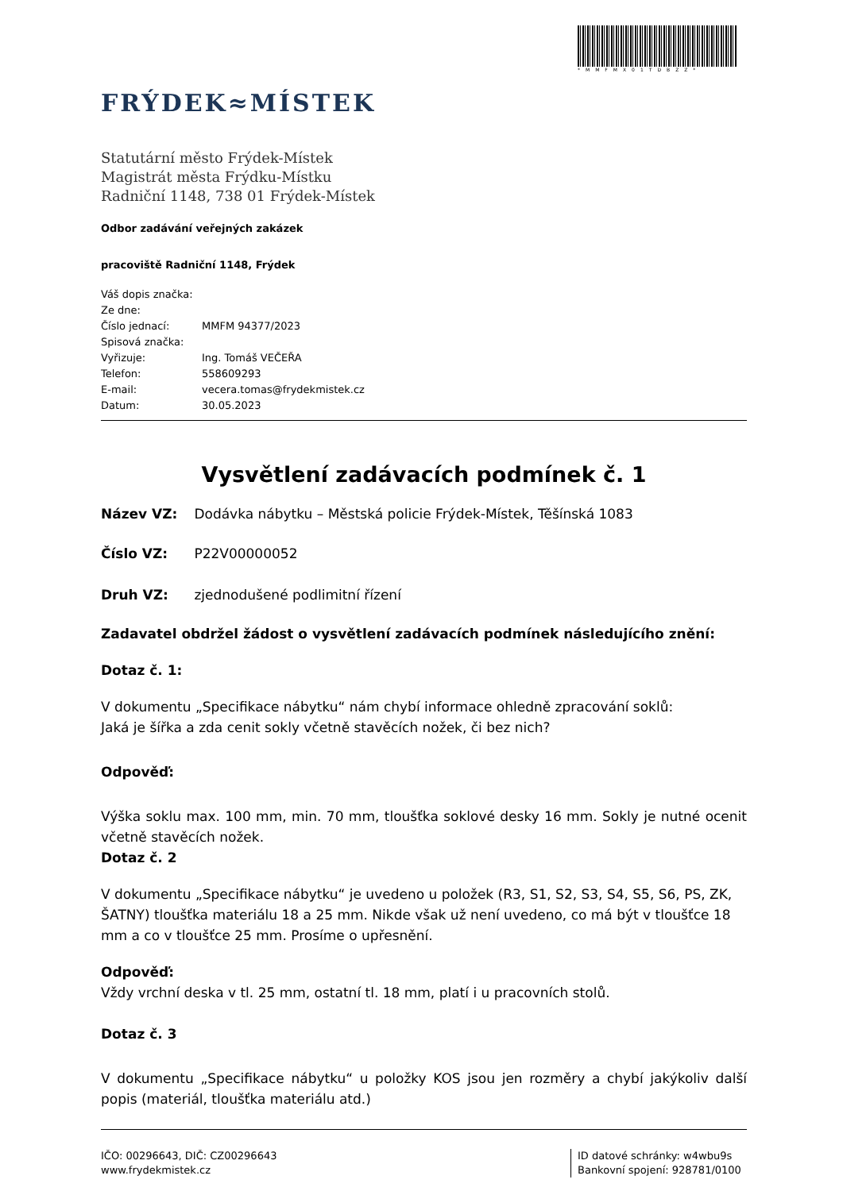*MMFMX01TDBZZ*
FRÝDEK≈MÍSTEK
Statutární město Frýdek-Místek
Magistrát města Frýdku-Místku
Radniční 1148, 738 01 Frýdek-Místek
Odbor zadávání veřejných zakázek
pracoviště Radniční 1148, Frýdek
| Váš dopis značka: | |
| Ze dne: | |
| Číslo jednací: | MMFM 94377/2023 |
| Spisová značka: | |
| Vyřizuje: | Ing. Tomáš VEČEŘA |
| Telefon: | 558609293 |
| E-mail: | vecera.tomas@frydekmistek.cz |
| Datum: | 30.05.2023 |
Vysvětlení zadávacích podmínek č. 1
Název VZ: Dodávka nábytku – Městská policie Frýdek-Místek, Těšínská 1083
Číslo VZ: P22V00000052
Druh VZ: zjednodušené podlimitní řízení
Zadavatel obdržel žádost o vysvětlení zadávacích podmínek následujícího znění:
Dotaz č. 1:
V dokumentu „Specifikace nábytku“ nám chybí informace ohledně zpracování soklů:
Jaká je šířka a zda cenit sokly včetně stavěcích nožek, či bez nich?
Odpověď:
Výška soklu max. 100 mm, min. 70 mm, tloušťka soklové desky 16 mm. Sokly je nutné ocenit včetně stavěcích nožek.
Dotaz č. 2
V dokumentu „Specifikace nábytku“ je uvedeno u položek (R3, S1, S2, S3, S4, S5, S6, PS, ZK, ŠATNY) tloušťka materiálu 18 a 25 mm. Nikde však už není uvedeno, co má být v tloušťce 18 mm a co v tloušťce 25 mm. Prosíme o upřesnění.
Odpověď:
Vždy vrchní deska v tl. 25 mm, ostatní tl. 18 mm, platí i u pracovních stolů.
Dotaz č. 3
V dokumentu „Specifikace nábytku“ u položky KOS jsou jen rozměry a chybí jakýkoliv další popis (materiál, tloušťka materiálu atd.)
IČO: 00296643, DIČ: CZ00296643
www.frydekmistek.cz
ID datové schránky: w4wbu9s
Bankovní spojení: 928781/0100